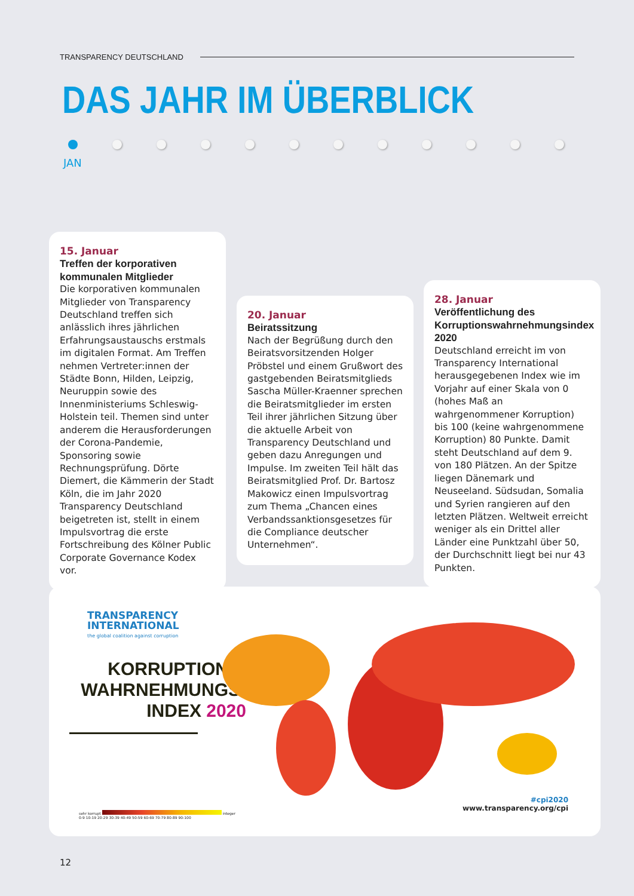TRANSPARENCY DEUTSCHLAND
DAS JAHR IM ÜBERBLICK
JAN
15. Januar
Treffen der korporativen kommunalen Mitglieder
Die korporativen kommunalen Mitglieder von Transparency Deutschland treffen sich anlässlich ihres jährlichen Erfahrungsaustauschs erstmals im digitalen Format. Am Treffen nehmen Vertreter:innen der Städte Bonn, Hilden, Leipzig, Neuruppin sowie des Innenministeriums Schleswig-Holstein teil. Themen sind unter anderem die Herausforderungen der Corona-Pandemie, Sponsoring sowie Rechnungsprüfung. Dörte Diemert, die Kämmerin der Stadt Köln, die im Jahr 2020 Transparency Deutschland beigetreten ist, stellt in einem Impulsvortrag die erste Fortschreibung des Kölner Public Corporate Governance Kodex vor.
20. Januar
Beiratssitzung
Nach der Begrüßung durch den Beiratsvorsitzenden Holger Pröbstel und einem Grußwort des gastgebenden Beiratsmitglieds Sascha Müller-Kraenner sprechen die Beiratsmitglieder im ersten Teil ihrer jährlichen Sitzung über die aktuelle Arbeit von Transparency Deutschland und geben dazu Anregungen und Impulse. Im zweiten Teil hält das Beiratsmitglied Prof. Dr. Bartosz Makowicz einen Impulsvortrag zum Thema „Chancen eines Verbandssanktionsgesetzes für die Compliance deutscher Unternehmen“.
28. Januar
Veröffentlichung des Korruptionswahrnehmungsindex 2020
Deutschland erreicht im von Transparency International herausgegebenen Index wie im Vorjahr auf einer Skala von 0 (hohes Maß an wahrgenommener Korruption) bis 100 (keine wahrgenommene Korruption) 80 Punkte. Damit steht Deutschland auf dem 9. von 180 Plätzen. An der Spitze liegen Dänemark und Neuseeland. Südsudan, Somalia und Syrien rangieren auf den letzten Plätzen. Weltweit erreicht weniger als ein Drittel aller Länder eine Punktzahl über 50, der Durchschnitt liegt bei nur 43 Punkten.
TRANSPARENCY
INTERNATIONAL
the global coalition against corruption
KORRUPTIONS-
WAHRNEHMUNGS-
INDEX 2020
sehr korrupt integer
0-9 10-19 20-29 30-39 40-49 50-59 60-69 70-79 80-89 90-100
#cpi2020
www.transparency.org/cpi
12